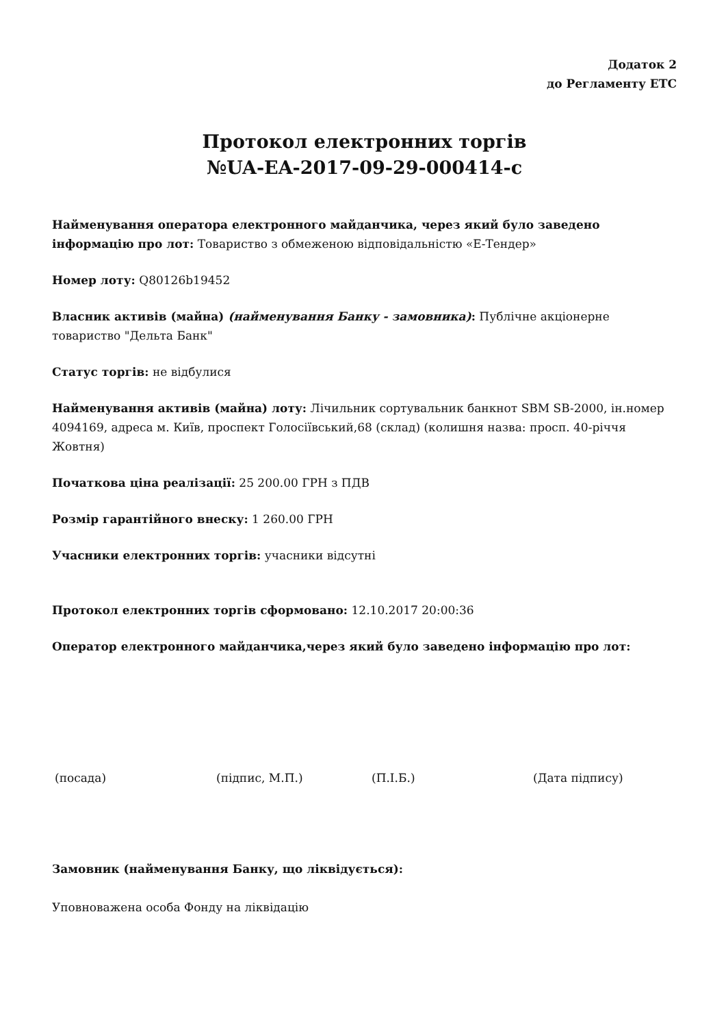Додаток 2
до Регламенту ЕТС
Протокол електронних торгів
№UA-EA-2017-09-29-000414-с
Найменування оператора електронного майданчика, через який було заведено інформацію про лот: Товариство з обмеженою відповідальністю «Е-Тендер»
Номер лоту: Q80126b19452
Власник активів (майна) (найменування Банку - замовника): Публічне акціонерне товариство "Дельта Банк"
Статус торгів: не відбулися
Найменування активів (майна) лоту: Лічильник сортувальник банкнот SBM SB-2000, ін.номер 4094169, адреса м. Київ, проспект Голосіївський,68 (склад) (колишня назва: просп. 40-річчя Жовтня)
Початкова ціна реалізації: 25 200.00 ГРН з ПДВ
Розмір гарантійного внеску: 1 260.00 ГРН
Учасники електронних торгів: учасники відсутні
Протокол електронних торгів сформовано: 12.10.2017 20:00:36
Оператор електронного майданчика,через який було заведено інформацію про лот:
(посада) (підпис, М.П.) (П.І.Б.) (Дата підпису)
Замовник (найменування Банку, що ліквідується):
Уповноважена особа Фонду на ліквідацію